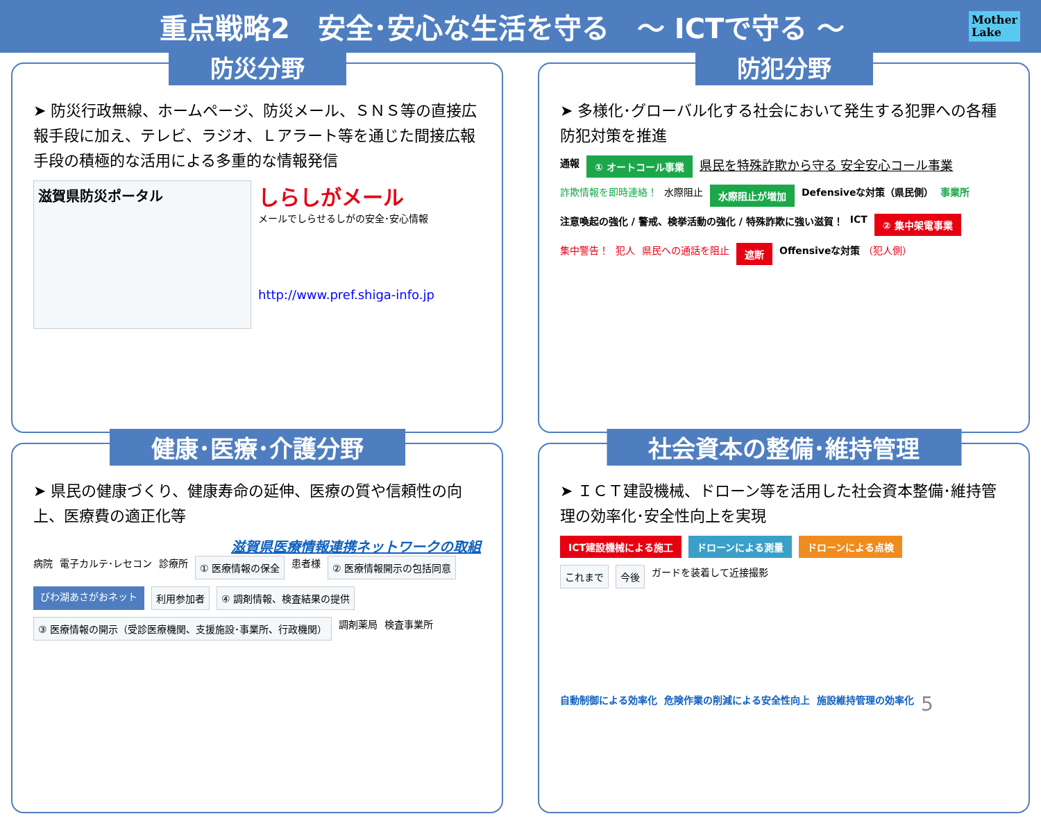重点戦略2　安全･安心な生活を守る　～ ICTで守る ～ Mother
Lake
防災分野
➤ 防災行政無線、ホームページ、防災メール、ＳＮＳ等の直接広報手段に加え、テレビ、ラジオ、Ｌアラート等を通じた間接広報手段の積極的な活用による多重的な情報発信
滋賀県防災ポータル
しらしがメール
メールでしらせるしがの安全･安心情報
http://www.pref.shiga-info.jp
防犯分野
➤ 多様化･グローバル化する社会において発生する犯罪への各種防犯対策を推進
通報 ① オートコール事業 県民を特殊詐欺から守る 安全安心コール事業 詐欺情報を即時連絡！ 水際阻止 水際阻止が増加 Defensiveな対策（県民側） 事業所 注意喚起の強化 / 警戒、検挙活動の強化 / 特殊詐欺に強い滋賀！ ICT ② 集中架電事業 集中警告！ 犯人 県民への通話を阻止 遮断 Offensiveな対策 （犯人側）
健康･医療･介護分野
➤ 県民の健康づくり、健康寿命の延伸、医療の質や信頼性の向上、医療費の適正化等
滋賀県医療情報連携ネットワークの取組
病院 電子カルテ･レセコン 診療所 ① 医療情報の保全 患者様 ② 医療情報開示の包括同意 びわ湖あさがおネット 利用参加者 ④ 調剤情報、検査結果の提供 ③ 医療情報の開示（受診医療機関、支援施設･事業所、行政機関） 調剤薬局 検査事業所
社会資本の整備･維持管理
➤ ＩＣＴ建設機械、ドローン等を活用した社会資本整備･維持管理の効率化･安全性向上を実現
ICT建設機械による施工 ドローンによる測量 ドローンによる点検
これまで 今後 ガードを装着して近接撮影
自動制御による効率化 危険作業の削減による安全性向上 施設維持管理の効率化 5